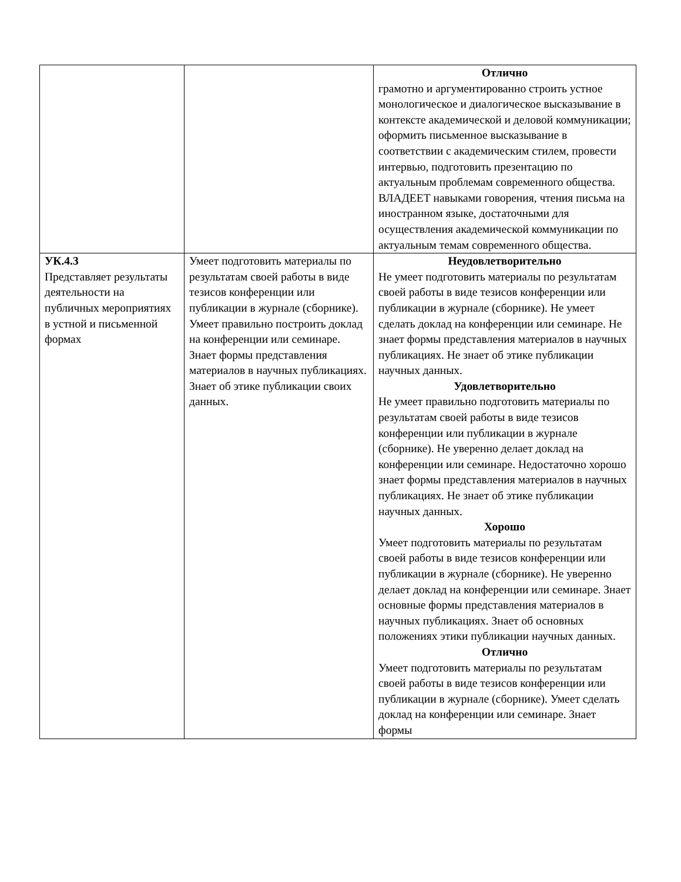| | | Отлично грамотно и аргументированно строить устное монологическое и диалогическое высказывание в контексте академической и деловой коммуникации; оформить письменное высказывание в соответствии с академическим стилем, провести интервью, подготовить презентацию по актуальным проблемам современного общества. ВЛАДЕЕТ навыками говорения, чтения письма на иностранном языке, достаточными для осуществления академической коммуникации по актуальным темам современного общества. |
| УК.4.3 Представляет результаты деятельности на публичных мероприятиях в устной и письменной формах | Умеет подготовить материалы по результатам своей работы в виде тезисов конференции или публикации в журнале (сборнике). Умеет правильно построить доклад на конференции или семинаре. Знает формы представления материалов в научных публикациях. Знает об этике публикации своих данных. | Неудовлетворительно Не умеет подготовить материалы по результатам своей работы в виде тезисов конференции или публикации в журнале (сборнике). Не умеет сделать доклад на конференции или семинаре. Не знает формы представления материалов в научных публикациях. Не знает об этике публикации научных данных. Удовлетворительно Не умеет правильно подготовить материалы по результатам своей работы в виде тезисов конференции или публикации в журнале (сборнике). Не уверенно делает доклад на конференции или семинаре. Недостаточно хорошо знает формы представления материалов в научных публикациях. Не знает об этике публикации научных данных. Хорошо Умеет подготовить материалы по результатам своей работы в виде тезисов конференции или публикации в журнале (сборнике). Не уверенно делает доклад на конференции или семинаре. Знает основные формы представления материалов в научных публикациях. Знает об основных положениях этики публикации научных данных. Отлично Умеет подготовить материалы по результатам своей работы в виде тезисов конференции или публикации в журнале (сборнике). Умеет сделать доклад на конференции или семинаре. Знает формы |